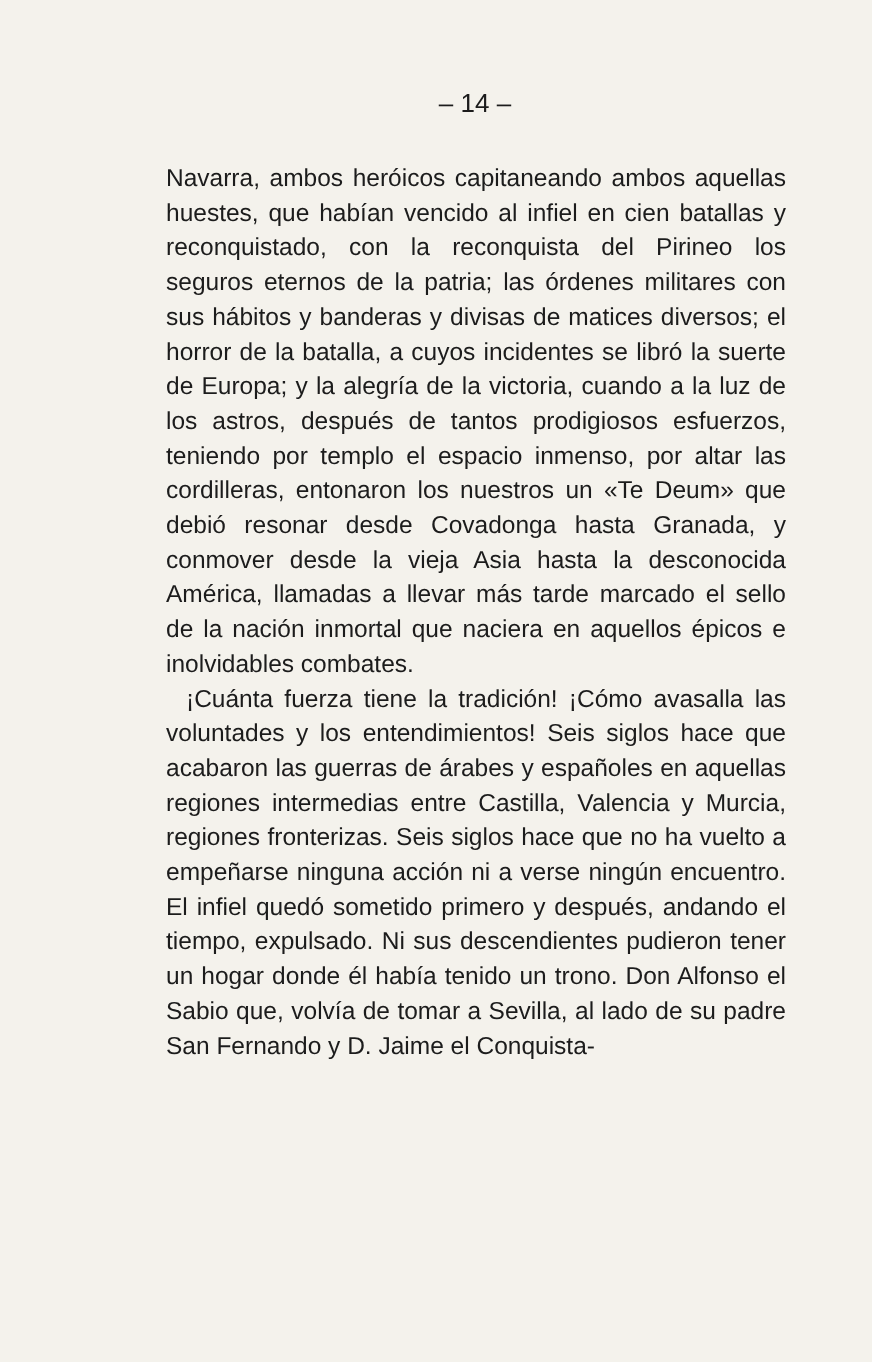– 14 –
Navarra, ambos heróicos capitaneando ambos aquellas huestes, que habían vencido al infiel en cien batallas y reconquistado, con la reconquista del Pirineo los seguros eternos de la patria; las órdenes militares con sus hábitos y banderas y divisas de matices diversos; el horror de la batalla, a cuyos incidentes se libró la suerte de Europa; y la alegría de la victoria, cuando a la luz de los astros, después de tantos prodigiosos esfuerzos, teniendo por templo el espacio inmenso, por altar las cordilleras, entonaron los nuestros un «Te Deum» que debió resonar desde Covadonga hasta Granada, y conmover desde la vieja Asia hasta la desconocida América, llamadas a llevar más tarde marcado el sello de la nación inmortal que naciera en aquellos épicos e inolvidables combates.
¡Cuánta fuerza tiene la tradición! ¡Cómo avasalla las voluntades y los entendimientos! Seis siglos hace que acabaron las guerras de árabes y españoles en aquellas regiones intermedias entre Castilla, Valencia y Murcia, regiones fronterizas. Seis siglos hace que no ha vuelto a empeñarse ninguna acción ni a verse ningún encuentro. El infiel quedó sometido primero y después, andando el tiempo, expulsado. Ni sus descendientes pudieron tener un hogar donde él había tenido un trono. Don Alfonso el Sabio que, volvía de tomar a Sevilla, al lado de su padre San Fernando y D. Jaime el Conquista-